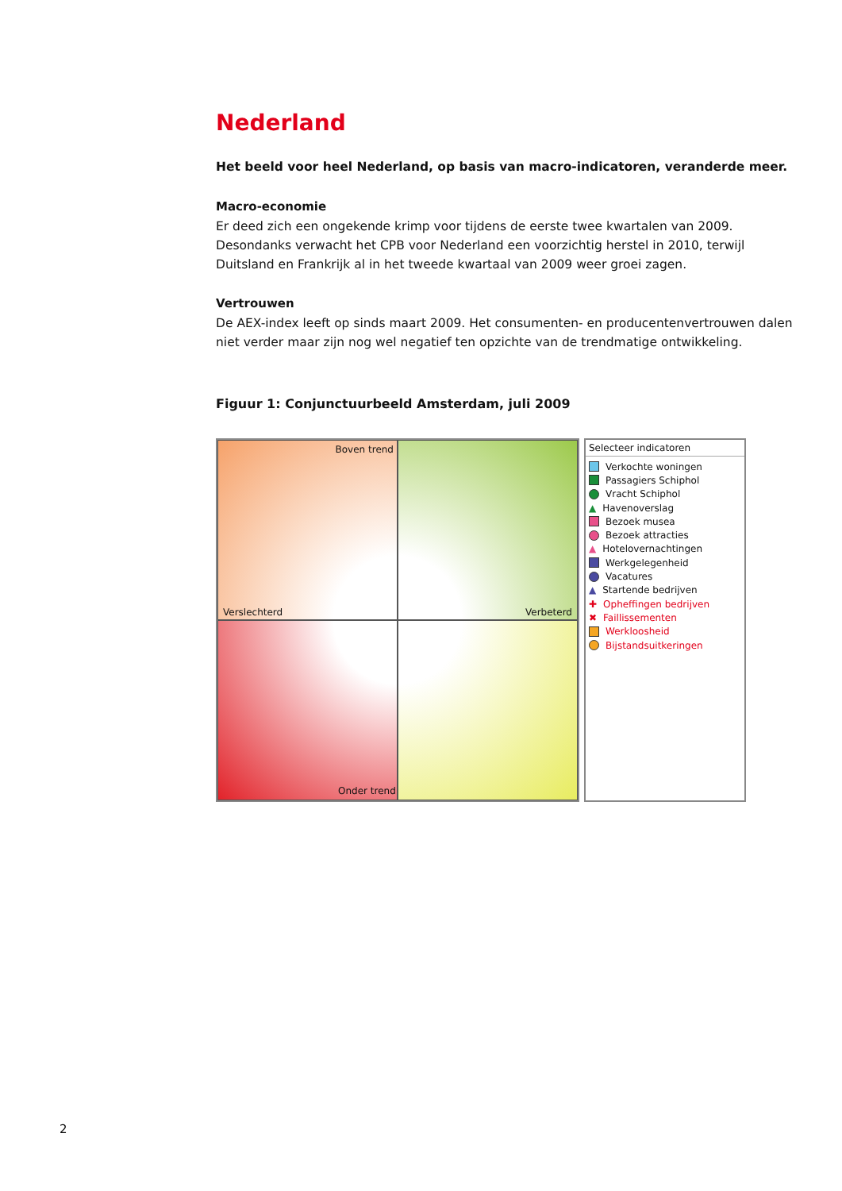Nederland
Het beeld voor heel Nederland, op basis van macro-indicatoren, veranderde meer.
Macro-economie
Er deed zich een ongekende krimp voor tijdens de eerste twee kwartalen van 2009. Desondanks verwacht het CPB voor Nederland een voorzichtig herstel in 2010, terwijl Duitsland en Frankrijk al in het tweede kwartaal van 2009 weer groei zagen.
Vertrouwen
De AEX-index leeft op sinds maart 2009. Het consumenten- en producentenvertrouwen dalen niet verder maar zijn nog wel negatief ten opzichte van de trendmatige ontwikkeling.
Figuur 1: Conjunctuurbeeld Amsterdam, juli 2009
Boven trend
Verslechterd
Verbeterd
Onder trend
Selecteer indicatoren
Verkochte woningen
Passagiers Schiphol
Vracht Schiphol
▲ Havenoverslag
Bezoek musea
Bezoek attracties
▲ Hotelovernachtingen
Werkgelegenheid
Vacatures
▲ Startende bedrijven
✚ Opheffingen bedrijven
✖ Faillissementen
Werkloosheid
Bijstandsuitkeringen
2